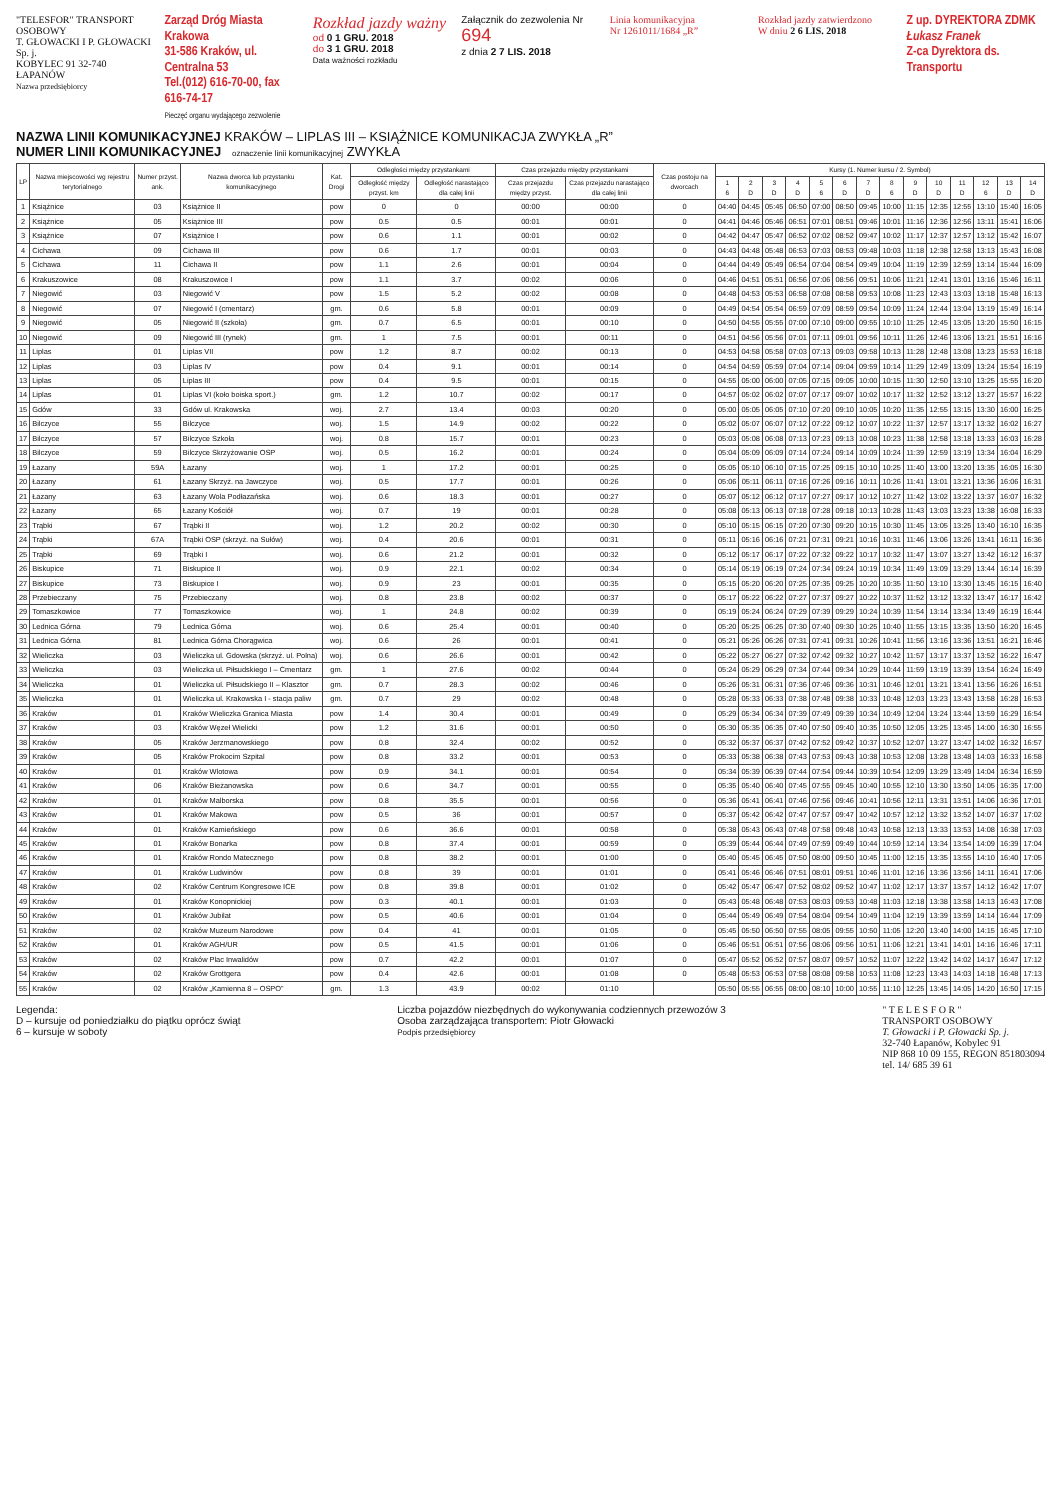"TELESFOR" TRANSPORT OSOBOWY
T. GŁOWACKI I P. GŁOWACKI Sp. j.
KOBYLEC 91 32-740 ŁAPANÓW
Nazwa przedsiębiorcy
Zarząd Dróg Miasta Krakowa
31-586 Kraków, ul. Centralna 53
Tel.(012) 616-70-00, fax 616-74-17
Pieczęć organu wydającego zezwolenie
Rozkład jazdy ważny
od 0 1 GRU. 2018
do 3 1 GRU. 2018
Data ważności rozkładu
Załącznik do zezwolenia Nr 694
z dnia 2 7 LIS. 2018
Linia komunikacyjna
Nr 1261011/1684 „R”
Rozkład jazdy zatwierdzono
W dniu 2 6 LIS. 2018
Z up. DYREKTORA ZDMK
Łukasz Franek
Z-ca Dyrektora ds. Transportu
NAZWA LINII KOMUNIKACYJNEJ KRAKÓW – LIPLAS III – KSIĄŻNICE KOMUNIKACJA ZWYKŁA „R”
NUMER LINII KOMUNIKACYJNEJ oznaczenie linii komunikacyjnej ZWYKŁA
| LP | Nazwa miejscowości wg rejestru terytorialnego | Numer przyst. ank. | Nazwa dworca lub przystanku komunikacyjnego | Kat. Drogi | Odległości między przystankami | | Czas przejazdu między przystankami | | Czas postoju na dworcach | Kursy (1. Numer kursu / 2. Symbol) | | | | | | | | | | | | | |
| --- | --- | --- | --- | --- | --- | --- | --- | --- | --- | --- | --- | --- | --- | --- | --- | --- | --- | --- | --- | --- | --- | --- | --- |
| | | | | | Odległość między przyst. km | Odległość narastająco dla całej linii | Czas przejazdu między przyst. | Czas przejazdu narastająco dla całej linii | | 1 6 | 2 D | 3 D | 4 D | 5 6 | 6 D | 7 D | 8 6 | 9 D | 10 D | 11 D | 12 6 | 13 D | 14 D |
| 1 | Książnice | 03 | Książnice II | pow | 0 | 0 | 00:00 | 00:00 | 0 | 04:40 | 04:45 | 05:45 | 06:50 | 07:00 | 08:50 | 09:45 | 10:00 | 11:15 | 12:35 | 12:55 | 13:10 | 15:40 | 16:05 |
| 2 | Książnice | 05 | Książnice III | pow | 0.5 | 0.5 | 00:01 | 00:01 | 0 | 04:41 | 04:46 | 05:46 | 06:51 | 07:01 | 08:51 | 09:46 | 10:01 | 11:16 | 12:36 | 12:56 | 13:11 | 15:41 | 16:06 |
| 3 | Książnice | 07 | Książnice I | pow | 0.6 | 1.1 | 00:01 | 00:02 | 0 | 04:42 | 04:47 | 05:47 | 06:52 | 07:02 | 08:52 | 09:47 | 10:02 | 11:17 | 12:37 | 12:57 | 13:12 | 15:42 | 16:07 |
| 4 | Cichawa | 09 | Cichawa III | pow | 0.6 | 1.7 | 00:01 | 00:03 | 0 | 04:43 | 04:48 | 05:48 | 06:53 | 07:03 | 08:53 | 09:48 | 10:03 | 11:18 | 12:38 | 12:58 | 13:13 | 15:43 | 16:08 |
| 5 | Cichawa | 11 | Cichawa II | pow | 1.1 | 2.6 | 00:01 | 00:04 | 0 | 04:44 | 04:49 | 05:49 | 06:54 | 07:04 | 08:54 | 09:49 | 10:04 | 11:19 | 12:39 | 12:59 | 13:14 | 15:44 | 16:09 |
| 6 | Krakuszowice | 08 | Krakuszowice I | pow | 1.1 | 3.7 | 00:02 | 00:06 | 0 | 04:46 | 04:51 | 05:51 | 06:56 | 07:06 | 08:56 | 09:51 | 10:06 | 11:21 | 12:41 | 13:01 | 13:16 | 15:46 | 16:11 |
| 7 | Niegowić | 03 | Niegowić V | pow | 1.5 | 5.2 | 00:02 | 00:08 | 0 | 04:48 | 04:53 | 05:53 | 06:58 | 07:08 | 08:58 | 09:53 | 10:08 | 11:23 | 12:43 | 13:03 | 13:18 | 15:48 | 16:13 |
| 8 | Niegowić | 07 | Niegowić I (cmentarz) | gm. | 0.6 | 5.8 | 00:01 | 00:09 | 0 | 04:49 | 04:54 | 05:54 | 06:59 | 07:09 | 08:59 | 09:54 | 10:09 | 11:24 | 12:44 | 13:04 | 13:19 | 15:49 | 16:14 |
| 9 | Niegowić | 05 | Niegowić II (szkoła) | gm. | 0.7 | 6.5 | 00:01 | 00:10 | 0 | 04:50 | 04:55 | 05:55 | 07:00 | 07:10 | 09:00 | 09:55 | 10:10 | 11:25 | 12:45 | 13:05 | 13:20 | 15:50 | 16:15 |
| 10 | Niegowić | 09 | Niegowić III (rynek) | gm. | 1 | 7.5 | 00:01 | 00:11 | 0 | 04:51 | 04:56 | 05:56 | 07:01 | 07:11 | 09:01 | 09:56 | 10:11 | 11:26 | 12:46 | 13:06 | 13:21 | 15:51 | 16:16 |
| 11 | Liplas | 01 | Liplas VII | pow | 1.2 | 8.7 | 00:02 | 00:13 | 0 | 04:53 | 04:58 | 05:58 | 07:03 | 07:13 | 09:03 | 09:58 | 10:13 | 11:28 | 12:48 | 13:08 | 13:23 | 15:53 | 16:18 |
| 12 | Liplas | 03 | Liplas IV | pow | 0.4 | 9.1 | 00:01 | 00:14 | 0 | 04:54 | 04:59 | 05:59 | 07:04 | 07:14 | 09:04 | 09:59 | 10:14 | 11:29 | 12:49 | 13:09 | 13:24 | 15:54 | 16:19 |
| 13 | Liplas | 05 | Liplas III | pow | 0.4 | 9.5 | 00:01 | 00:15 | 0 | 04:55 | 05:00 | 06:00 | 07:05 | 07:15 | 09:05 | 10:00 | 10:15 | 11:30 | 12:50 | 13:10 | 13:25 | 15:55 | 16:20 |
| 14 | Liplas | 01 | Liplas VI (koło boiska sport.) | gm. | 1.2 | 10.7 | 00:02 | 00:17 | 0 | 04:57 | 05:02 | 06:02 | 07:07 | 07:17 | 09:07 | 10:02 | 10:17 | 11:32 | 12:52 | 13:12 | 13:27 | 15:57 | 16:22 |
| 15 | Gdów | 33 | Gdów ul. Krakowska | woj. | 2.7 | 13.4 | 00:03 | 00:20 | 0 | 05:00 | 05:05 | 06:05 | 07:10 | 07:20 | 09:10 | 10:05 | 10:20 | 11:35 | 12:55 | 13:15 | 13:30 | 16:00 | 16:25 |
| 16 | Bilczyce | 55 | Bilczyce | woj. | 1.5 | 14.9 | 00:02 | 00:22 | 0 | 05:02 | 05:07 | 06:07 | 07:12 | 07:22 | 09:12 | 10:07 | 10:22 | 11:37 | 12:57 | 13:17 | 13:32 | 16:02 | 16:27 |
| 17 | Bilczyce | 57 | Bilczyce Szkoła | woj. | 0.8 | 15.7 | 00:01 | 00:23 | 0 | 05:03 | 05:08 | 06:08 | 07:13 | 07:23 | 09:13 | 10:08 | 10:23 | 11:38 | 12:58 | 13:18 | 13:33 | 16:03 | 16:28 |
| 18 | Bilczyce | 59 | Bilczyce Skrzyżowanie OSP | woj. | 0.5 | 16.2 | 00:01 | 00:24 | 0 | 05:04 | 05:09 | 06:09 | 07:14 | 07:24 | 09:14 | 10:09 | 10:24 | 11:39 | 12:59 | 13:19 | 13:34 | 16:04 | 16:29 |
| 19 | Łazany | 59A | Łazany | woj. | 1 | 17.2 | 00:01 | 00:25 | 0 | 05:05 | 05:10 | 06:10 | 07:15 | 07:25 | 09:15 | 10:10 | 10:25 | 11:40 | 13:00 | 13:20 | 13:35 | 16:05 | 16:30 |
| 20 | Łazany | 61 | Łazany Skrzyż. na Jawczyce | woj. | 0.5 | 17.7 | 00:01 | 00:26 | 0 | 05:06 | 05:11 | 06:11 | 07:16 | 07:26 | 09:16 | 10:11 | 10:26 | 11:41 | 13:01 | 13:21 | 13:36 | 16:06 | 16:31 |
| 21 | Łazany | 63 | Łazany Wola Podłazańska | woj. | 0.6 | 18.3 | 00:01 | 00:27 | 0 | 05:07 | 05:12 | 06:12 | 07:17 | 07:27 | 09:17 | 10:12 | 10:27 | 11:42 | 13:02 | 13:22 | 13:37 | 16:07 | 16:32 |
| 22 | Łazany | 65 | Łazany Kościół | woj. | 0.7 | 19 | 00:01 | 00:28 | 0 | 05:08 | 05:13 | 06:13 | 07:18 | 07:28 | 09:18 | 10:13 | 10:28 | 11:43 | 13:03 | 13:23 | 13:38 | 16:08 | 16:33 |
| 23 | Trąbki | 67 | Trąbki II | woj. | 1.2 | 20.2 | 00:02 | 00:30 | 0 | 05:10 | 05:15 | 06:15 | 07:20 | 07:30 | 09:20 | 10:15 | 10:30 | 11:45 | 13:05 | 13:25 | 13:40 | 16:10 | 16:35 |
| 24 | Trąbki | 67A | Trąbki OSP (skrzyż. na Sułów) | woj. | 0.4 | 20.6 | 00:01 | 00:31 | 0 | 05:11 | 05:16 | 06:16 | 07:21 | 07:31 | 09:21 | 10:16 | 10:31 | 11:46 | 13:06 | 13:26 | 13:41 | 16:11 | 16:36 |
| 25 | Trąbki | 69 | Trąbki I | woj. | 0.6 | 21.2 | 00:01 | 00:32 | 0 | 05:12 | 05:17 | 06:17 | 07:22 | 07:32 | 09:22 | 10:17 | 10:32 | 11:47 | 13:07 | 13:27 | 13:42 | 16:12 | 16:37 |
| 26 | Biskupice | 71 | Biskupice II | woj. | 0.9 | 22.1 | 00:02 | 00:34 | 0 | 05:14 | 05:19 | 06:19 | 07:24 | 07:34 | 09:24 | 10:19 | 10:34 | 11:49 | 13:09 | 13:29 | 13:44 | 16:14 | 16:39 |
| 27 | Biskupice | 73 | Biskupice I | woj. | 0.9 | 23 | 00:01 | 00:35 | 0 | 05:15 | 05:20 | 06:20 | 07:25 | 07:35 | 09:25 | 10:20 | 10:35 | 11:50 | 13:10 | 13:30 | 13:45 | 16:15 | 16:40 |
| 28 | Przebieczany | 75 | Przebieczany | woj. | 0.8 | 23.8 | 00:02 | 00:37 | 0 | 05:17 | 05:22 | 06:22 | 07:27 | 07:37 | 09:27 | 10:22 | 10:37 | 11:52 | 13:12 | 13:32 | 13:47 | 16:17 | 16:42 |
| 29 | Tomaszkowice | 77 | Tomaszkowice | woj. | 1 | 24.8 | 00:02 | 00:39 | 0 | 05:19 | 05:24 | 06:24 | 07:29 | 07:39 | 09:29 | 10:24 | 10:39 | 11:54 | 13:14 | 13:34 | 13:49 | 16:19 | 16:44 |
| 30 | Lednica Górna | 79 | Lednica Górna | woj. | 0.6 | 25.4 | 00:01 | 00:40 | 0 | 05:20 | 05:25 | 06:25 | 07:30 | 07:40 | 09:30 | 10:25 | 10:40 | 11:55 | 13:15 | 13:35 | 13:50 | 16:20 | 16:45 |
| 31 | Lednica Górna | 81 | Lednica Górna Chorągwica | woj. | 0.6 | 26 | 00:01 | 00:41 | 0 | 05:21 | 05:26 | 06:26 | 07:31 | 07:41 | 09:31 | 10:26 | 10:41 | 11:56 | 13:16 | 13:36 | 13:51 | 16:21 | 16:46 |
| 32 | Wieliczka | 03 | Wieliczka ul. Gdowska (skrzyż. ul. Polna) | woj. | 0.6 | 26.6 | 00:01 | 00:42 | 0 | 05:22 | 05:27 | 06:27 | 07:32 | 07:42 | 09:32 | 10:27 | 10:42 | 11:57 | 13:17 | 13:37 | 13:52 | 16:22 | 16:47 |
| 33 | Wieliczka | 03 | Wieliczka ul. Piłsudskiego I – Cmentarz | gm. | 1 | 27.6 | 00:02 | 00:44 | 0 | 05:24 | 05:29 | 06:29 | 07:34 | 07:44 | 09:34 | 10:29 | 10:44 | 11:59 | 13:19 | 13:39 | 13:54 | 16:24 | 16:49 |
| 34 | Wieliczka | 01 | Wieliczka ul. Piłsudskiego II – Klasztor | gm. | 0.7 | 28.3 | 00:02 | 00:46 | 0 | 05:26 | 05:31 | 06:31 | 07:36 | 07:46 | 09:36 | 10:31 | 10:46 | 12:01 | 13:21 | 13:41 | 13:56 | 16:26 | 16:51 |
| 35 | Wieliczka | 01 | Wieliczka ul. Krakowska I - stacja paliw | gm. | 0.7 | 29 | 00:02 | 00:48 | 0 | 05:28 | 05:33 | 06:33 | 07:38 | 07:48 | 09:38 | 10:33 | 10:48 | 12:03 | 13:23 | 13:43 | 13:58 | 16:28 | 16:53 |
| 36 | Kraków | 01 | Kraków Wieliczka Granica Miasta | pow | 1.4 | 30.4 | 00:01 | 00:49 | 0 | 05:29 | 05:34 | 06:34 | 07:39 | 07:49 | 09:39 | 10:34 | 10:49 | 12:04 | 13:24 | 13:44 | 13:59 | 16:29 | 16:54 |
| 37 | Kraków | 03 | Kraków Węzeł Wielicki | pow | 1.2 | 31.6 | 00:01 | 00:50 | 0 | 05:30 | 05:35 | 06:35 | 07:40 | 07:50 | 09:40 | 10:35 | 10:50 | 12:05 | 13:25 | 13:45 | 14:00 | 16:30 | 16:55 |
| 38 | Kraków | 05 | Kraków Jerzmanowskiego | pow | 0.8 | 32.4 | 00:02 | 00:52 | 0 | 05:32 | 05:37 | 06:37 | 07:42 | 07:52 | 09:42 | 10:37 | 10:52 | 12:07 | 13:27 | 13:47 | 14:02 | 16:32 | 16:57 |
| 39 | Kraków | 05 | Kraków Prokocim Szpital | pow | 0.8 | 33.2 | 00:01 | 00:53 | 0 | 05:33 | 05:38 | 06:38 | 07:43 | 07:53 | 09:43 | 10:38 | 10:53 | 12:08 | 13:28 | 13:48 | 14:03 | 16:33 | 16:58 |
| 40 | Kraków | 01 | Kraków Wlotowa | pow | 0.9 | 34.1 | 00:01 | 00:54 | 0 | 05:34 | 05:39 | 06:39 | 07:44 | 07:54 | 09:44 | 10:39 | 10:54 | 12:09 | 13:29 | 13:49 | 14:04 | 16:34 | 16:59 |
| 41 | Kraków | 06 | Kraków Bieżanowska | pow | 0.6 | 34.7 | 00:01 | 00:55 | 0 | 05:35 | 05:40 | 06:40 | 07:45 | 07:55 | 09:45 | 10:40 | 10:55 | 12:10 | 13:30 | 13:50 | 14:05 | 16:35 | 17:00 |
| 42 | Kraków | 01 | Kraków Malborska | pow | 0.8 | 35.5 | 00:01 | 00:56 | 0 | 05:36 | 05:41 | 06:41 | 07:46 | 07:56 | 09:46 | 10:41 | 10:56 | 12:11 | 13:31 | 13:51 | 14:06 | 16:36 | 17:01 |
| 43 | Kraków | 01 | Kraków Makowa | pow | 0.5 | 36 | 00:01 | 00:57 | 0 | 05:37 | 05:42 | 06:42 | 07:47 | 07:57 | 09:47 | 10:42 | 10:57 | 12:12 | 13:32 | 13:52 | 14:07 | 16:37 | 17:02 |
| 44 | Kraków | 01 | Kraków Kamieńskiego | pow | 0.6 | 36.6 | 00:01 | 00:58 | 0 | 05:38 | 05:43 | 06:43 | 07:48 | 07:58 | 09:48 | 10:43 | 10:58 | 12:13 | 13:33 | 13:53 | 14:08 | 16:38 | 17:03 |
| 45 | Kraków | 01 | Kraków Bonarka | pow | 0.8 | 37.4 | 00:01 | 00:59 | 0 | 05:39 | 05:44 | 06:44 | 07:49 | 07:59 | 09:49 | 10:44 | 10:59 | 12:14 | 13:34 | 13:54 | 14:09 | 16:39 | 17:04 |
| 46 | Kraków | 01 | Kraków Rondo Matecznego | pow | 0.8 | 38.2 | 00:01 | 01:00 | 0 | 05:40 | 05:45 | 06:45 | 07:50 | 08:00 | 09:50 | 10:45 | 11:00 | 12:15 | 13:35 | 13:55 | 14:10 | 16:40 | 17:05 |
| 47 | Kraków | 01 | Kraków Ludwinów | pow | 0.8 | 39 | 00:01 | 01:01 | 0 | 05:41 | 05:46 | 06:46 | 07:51 | 08:01 | 09:51 | 10:46 | 11:01 | 12:16 | 13:36 | 13:56 | 14:11 | 16:41 | 17:06 |
| 48 | Kraków | 02 | Kraków Centrum Kongresowe ICE | pow | 0.8 | 39.8 | 00:01 | 01:02 | 0 | 05:42 | 05:47 | 06:47 | 07:52 | 08:02 | 09:52 | 10:47 | 11:02 | 12:17 | 13:37 | 13:57 | 14:12 | 16:42 | 17:07 |
| 49 | Kraków | 01 | Kraków Konopnickiej | pow | 0.3 | 40.1 | 00:01 | 01:03 | 0 | 05:43 | 05:48 | 06:48 | 07:53 | 08:03 | 09:53 | 10:48 | 11:03 | 12:18 | 13:38 | 13:58 | 14:13 | 16:43 | 17:08 |
| 50 | Kraków | 01 | Kraków Jubilat | pow | 0.5 | 40.6 | 00:01 | 01:04 | 0 | 05:44 | 05:49 | 06:49 | 07:54 | 08:04 | 09:54 | 10:49 | 11:04 | 12:19 | 13:39 | 13:59 | 14:14 | 16:44 | 17:09 |
| 51 | Kraków | 02 | Kraków Muzeum Narodowe | pow | 0.4 | 41 | 00:01 | 01:05 | 0 | 05:45 | 05:50 | 06:50 | 07:55 | 08:05 | 09:55 | 10:50 | 11:05 | 12:20 | 13:40 | 14:00 | 14:15 | 16:45 | 17:10 |
| 52 | Kraków | 01 | Kraków AGH/UR | pow | 0.5 | 41.5 | 00:01 | 01:06 | 0 | 05:46 | 05:51 | 06:51 | 07:56 | 08:06 | 09:56 | 10:51 | 11:06 | 12:21 | 13:41 | 14:01 | 14:16 | 16:46 | 17:11 |
| 53 | Kraków | 02 | Kraków Plac Inwalidów | pow | 0.7 | 42.2 | 00:01 | 01:07 | 0 | 05:47 | 05:52 | 06:52 | 07:57 | 08:07 | 09:57 | 10:52 | 11:07 | 12:22 | 13:42 | 14:02 | 14:17 | 16:47 | 17:12 |
| 54 | Kraków | 02 | Kraków Grottgera | pow | 0.4 | 42.6 | 00:01 | 01:08 | 0 | 05:48 | 05:53 | 06:53 | 07:58 | 08:08 | 09:58 | 10:53 | 11:08 | 12:23 | 13:43 | 14:03 | 14:18 | 16:48 | 17:13 |
| 55 | Kraków | 02 | Kraków „Kamienna 8 – OSPO” | gm. | 1.3 | 43.9 | 00:02 | 01:10 | | 05:50 | 05:55 | 06:55 | 08:00 | 08:10 | 10:00 | 10:55 | 11:10 | 12:25 | 13:45 | 14:05 | 14:20 | 16:50 | 17:15 |
Legenda:
D – kursuje od poniedziałku do piątku oprócz świąt
6 – kursuje w soboty
Liczba pojazdów niezbędnych do wykonywania codziennych przewozów 3
Osoba zarządzająca transportem: Piotr Głowacki
Podpis przedsiębiorcy
" T E L E S F O R "
TRANSPORT OSOBOWY
T. Głowacki i P. Głowacki Sp. j.
32-740 Łapanów, Kobylec 91
NIP 868 10 09 155, REGON 851803094
tel. 14/ 685 39 61